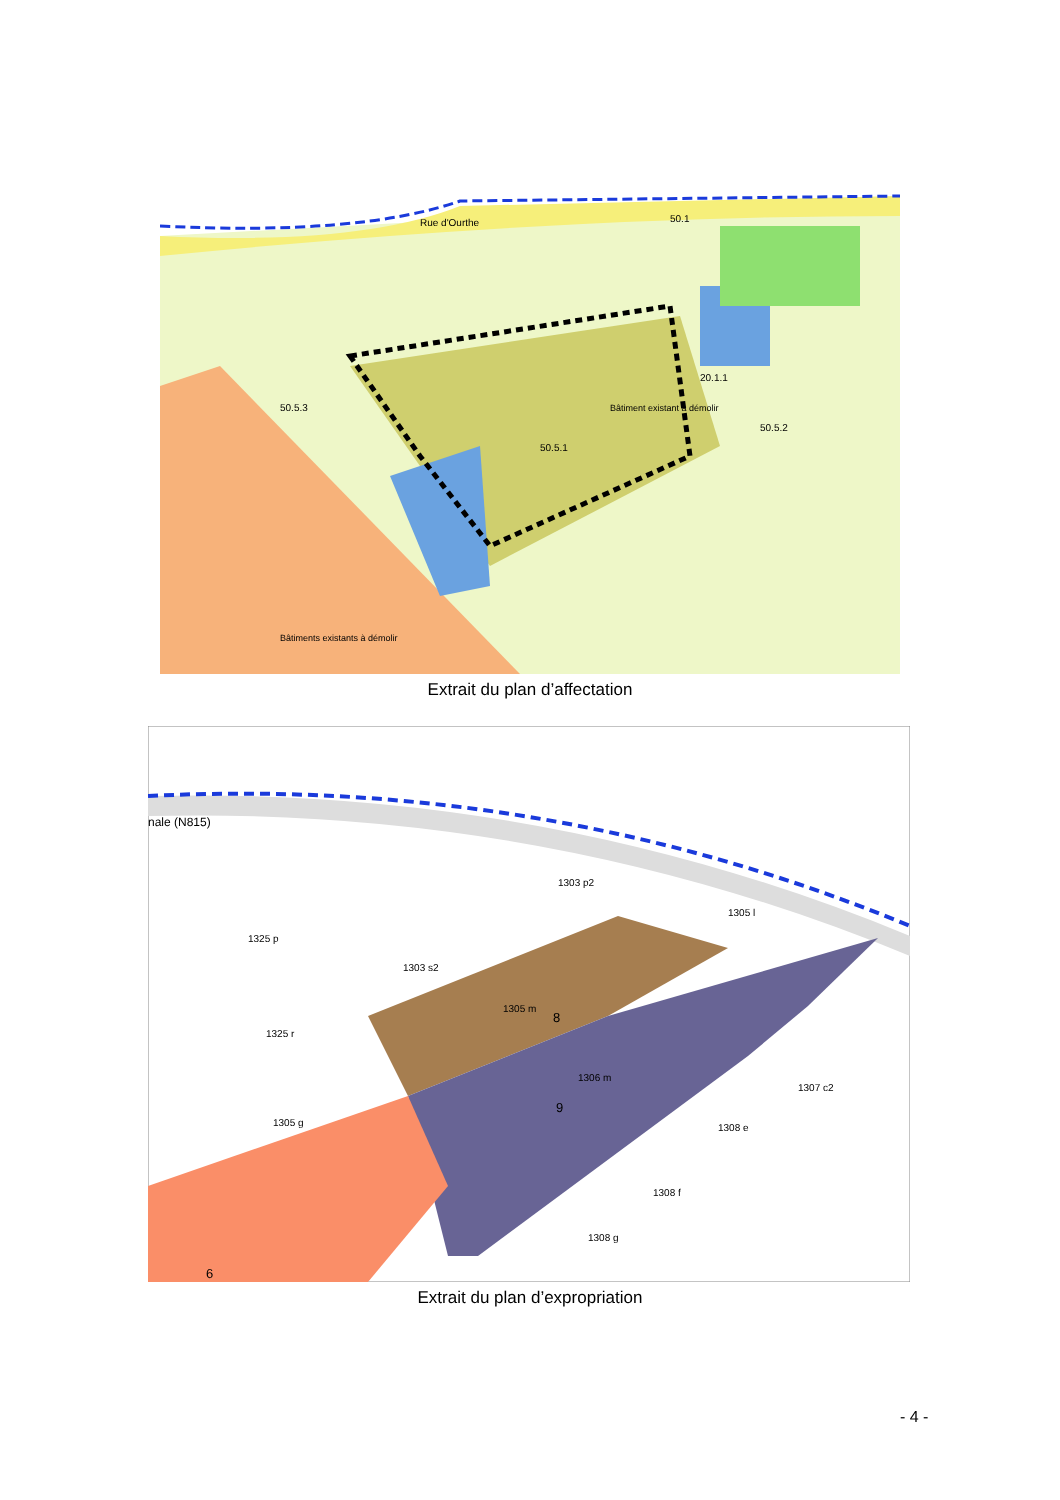Rue d'Ourthe
50.1
50.5.1
50.5.2
50.5.3
20.1.1
Bâtiment existant à démolir
Bâtiments existants à démolir
Extrait du plan d’affectation
nale (N815)
1305 m
1306 m
1325 p
1325 r
1303 p2
1303 s2
1305 g
1307 c2
1308 e
1308 f
1308 g
1305 l
8
9
6
Extrait du plan d’expropriation
- 4 -